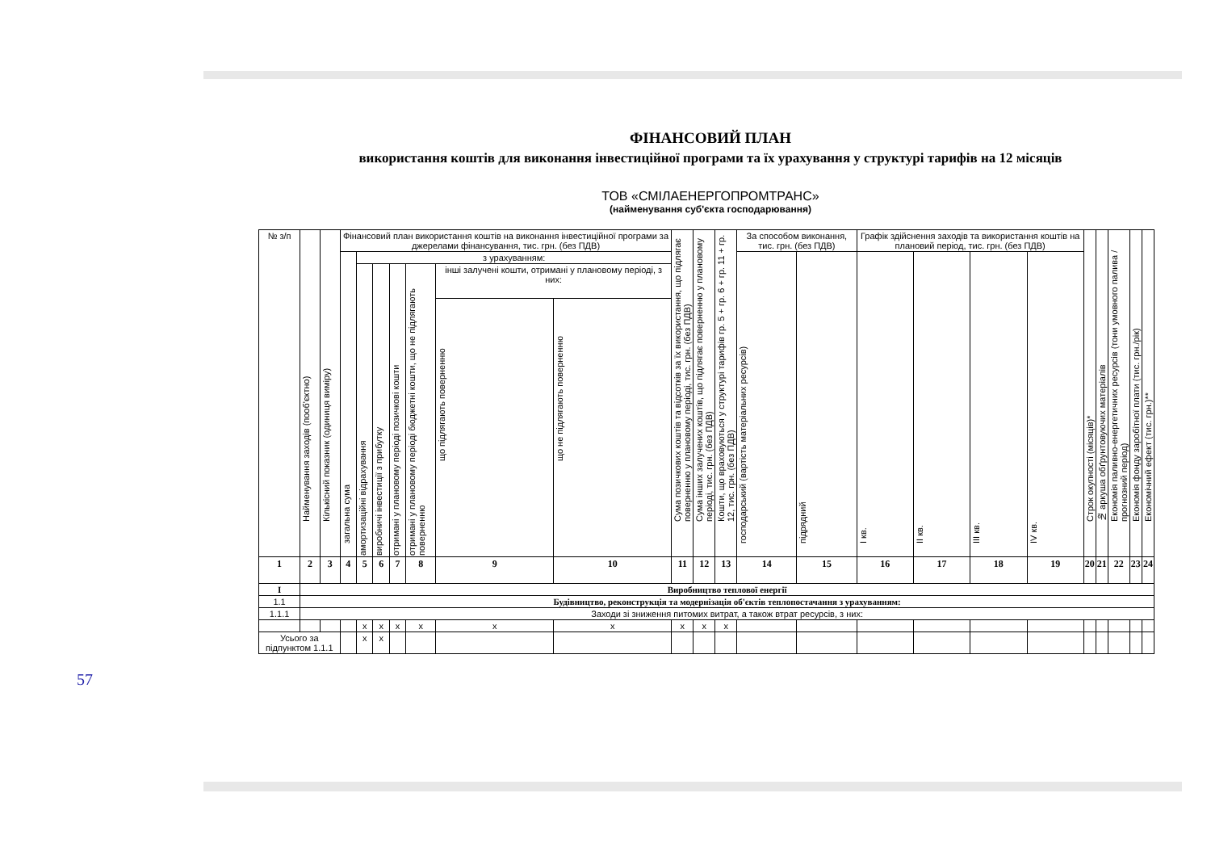ФІНАНСОВИЙ ПЛАН
використання коштів для виконання інвестиційної програми та їх урахування у структурі тарифів на 12 місяців
ТОВ «СМІЛАЕНЕРГОПРОМТРАНС»
(найменування суб'єкта господарювання)
| № з/п | Найменування заходів (пооб'єктно) | Кількісний показник (одиниця виміру) | Фінансовий план використання коштів на виконання інвестиційної програми за джерелами фінансування, тис. грн. (без ПДВ) | | | | | | | Сума позичкових коштів та відсотків за їх використання, що підлягає поверненню у плановому періоді, тис. грн. (без ПДВ) | Сума інших залучених коштів, що підлягає поверненню у плановому періоді, тис. грн. (без ПДВ) | Кошти, що враховуються у структурі тарифів гр. 5 + гр. 6 + гр. 11 + гр. 12, тис. грн. (без ПДВ) | За способом виконання, тис. грн. (без ПДВ) | | Графік здійснення заходів та використання коштів на плановий період, тис. грн. (без ПДВ) | | | | Строк окупності (місяців)* | № аркуша обґрунтовуючих матеріалів | Економія паливно-енергетичних ресурсів (тони умовного палива / прогнозний період) | Економія фонду заробітної плати (тис. грн./рік) | Економічний ефект (тис. грн.)** |
| --- | --- | --- | --- | --- | --- | --- | --- | --- | --- | --- | --- | --- | --- | --- | --- | --- | --- | --- | --- | --- | --- | --- | --- |
| | | | загальна сума | з урахуванням: | | | | | | | | | господарський (вартість матеріальних ресурсів) | підрядний | I кв. | II кв. | III кв. | IV кв. | | | | | |
| | | | | амортизаційні відрахування | виробничі інвестиції з прибутку | отримані у плановому періоді позичкові кошти | отримані у плановому періоді бюджетні кошти, що не підлягають поверненню | інші залучені кошти, отримані у плановому періоді, з них: | | | | | | | | | | | | | | | |
| | | | | | | | | що підлягають поверненню | що не підлягають поверненню | | | | | | | | | | | | | | |
| 1 | 2 | 3 | 4 | 5 | 6 | 7 | 8 | 9 | 10 | 11 | 12 | 13 | 14 | 15 | 16 | 17 | 18 | 19 | 20 | 21 | 22 | 23 | 24 |
| I | Виробництво теплової енергії | | | | | | | | | | | | | | | | | | | | | | |
| 1.1 | Будівництво, реконструкція та модернізація об'єктів теплопостачання з урахуванням: | | | | | | | | | | | | | | | | | | | | | | |
| 1.1.1 | Заходи зі зниження питомих витрат, а також втрат ресурсів, з них: | | | | | | | | | | | | | | | | | | | | | | |
| | | | | х | х | х | х | х | х | х | х | х | | | | | | | | | | | |
| Усього за підпунктом 1.1.1 | | | | х | х | | | | | | | | | | | | | | | | | | |
57